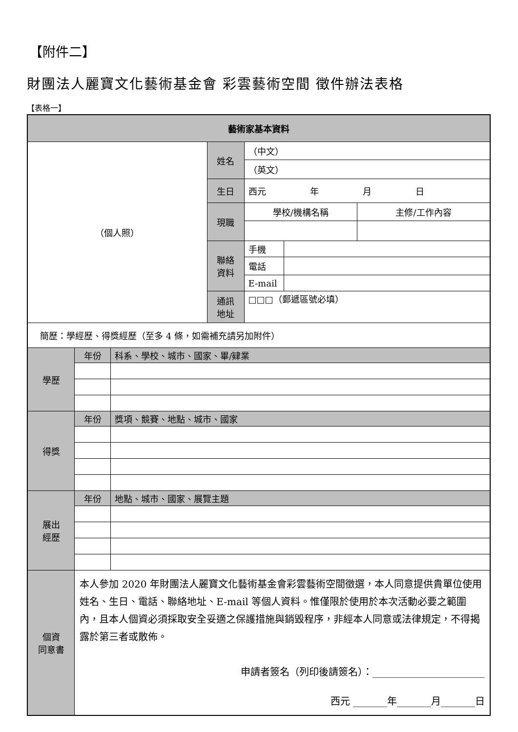【附件二】
財團法人麗寶文化藝術基金會 彩雲藝術空間 徵件辦法表格
【表格一】
| 藝術家基本資料 | | | | | | |
| --- | --- | --- | --- | --- | --- | --- |
| （個人照） | | | 姓名 | （中文） | | |
| | | | | （英文） | | |
| | | | 生日 | 西元 年 月 日 | | |
| | | | 現職 | 學校/機構名稱 | | 主修/工作內容 |
| | | | 聯絡 資料 | 手機 | | |
| | | | | 電話 | | |
| | | | | E-mail | | |
| | | | 通訊 地址 | □□□（郵遞區號必填） | | |
| 簡歷：學經歷、得獎經歷（至多 4 條，如需補充請另加附件） | | | | | | |
| 學歷 | 年份 | 科系、學校、城市、國家、畢/肄業 | | | | |
| 得獎 | 年份 | 獎項、競賽、地點、城市、國家 | | | | |
| 展出 經歷 | 年份 | 地點、城市、國家、展覽主題 | | | | |
| 個資 同意書 | 本人參加 2020 年財團法人麗寶文化藝術基金會彩雲藝術空間徵選，本人同意提供貴單位使用姓名、生日、電話、聯絡地址、E-mail 等個人資料。惟僅限於使用於本次活動必要之範圍內，且本人個資必須採取安全妥適之保護措施與銷毀程序，非經本人同意或法律規定，不得揭露於第三者或散佈。 申請者簽名（列印後請簽名）：_______________________ 西元 _______年_______月_______日 | | | | | |